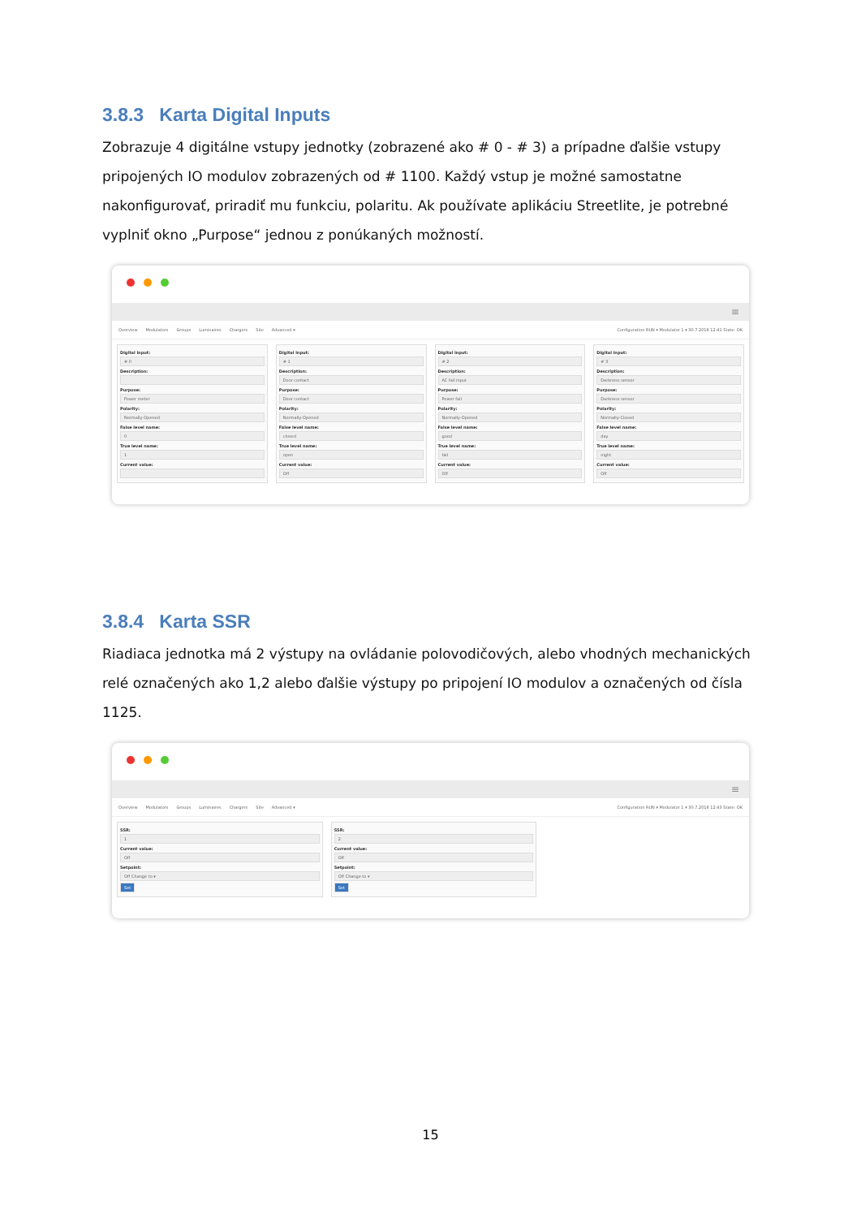3.8.3 Karta Digital Inputs
Zobrazuje 4 digitálne vstupy jednotky (zobrazené ako # 0 - # 3) a prípadne ďalšie vstupy pripojených IO modulov zobrazených od # 1100. Každý vstup je možné samostatne nakonfigurovať, priradiť mu funkciu, polaritu. Ak používate aplikáciu Streetlite, je potrebné vyplniť okno „Purpose“ jednou z ponúkaných možností.
≡
Overview Modulators Groups Luminaires Chargers Site Advanced ▾
Configuration RUN ▾ Modulator 1 ▾ 30.7.2018 12:41 State: OK
Digital input:
# 0
Description:
Purpose:
Power meter
Polarity:
Normally-Opened
False level name:
0
True level name:
1
Current value:
Digital input:
# 1
Description:
Door contact
Purpose:
Door contact
Polarity:
Normally-Opened
False level name:
closed
True level name:
open
Current value:
Off
Digital input:
# 2
Description:
AC fail input
Purpose:
Power fail
Polarity:
Normally-Opened
False level name:
good
True level name:
fail
Current value:
Off
Digital input:
# 3
Description:
Darkness sensor
Purpose:
Darkness sensor
Polarity:
Normally-Closed
False level name:
day
True level name:
night
Current value:
Off
3.8.4 Karta SSR
Riadiaca jednotka má 2 výstupy na ovládanie polovodičových, alebo vhodných mechanických relé označených ako 1,2 alebo ďalšie výstupy po pripojení IO modulov a označených od čísla 1125.
≡
Overview Modulators Groups Luminaires Chargers Site Advanced ▾
Configuration RUN ▾ Modulator 1 ▾ 30.7.2018 12:43 State: OK
SSR:
1
Current value:
Off
Setpoint:
Off Change to ▾
Set
SSR:
2
Current value:
Off
Setpoint:
Off Change to ▾
Set
15